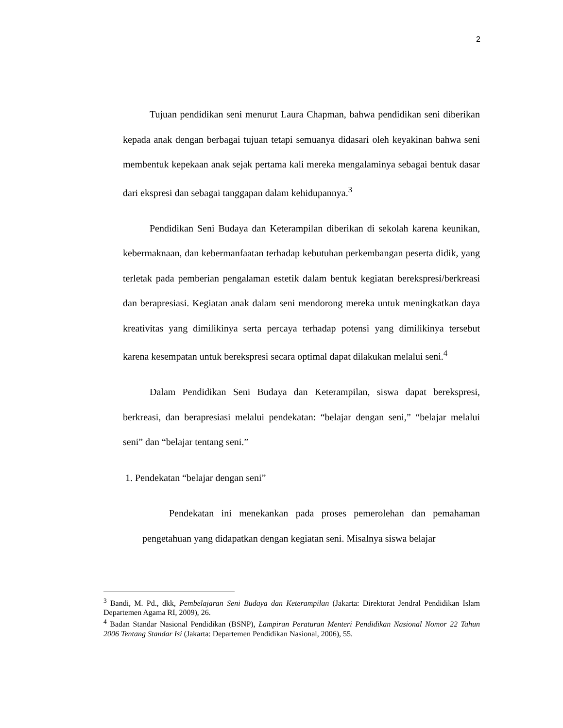2
Tujuan pendidikan seni menurut Laura Chapman, bahwa pendidikan seni diberikan kepada anak dengan berbagai tujuan tetapi semuanya didasari oleh keyakinan bahwa seni membentuk kepekaan anak sejak pertama kali mereka mengalaminya sebagai bentuk dasar dari ekspresi dan sebagai tanggapan dalam kehidupannya.<sup>3</sup>
Pendidikan Seni Budaya dan Keterampilan diberikan di sekolah karena keunikan, kebermaknaan, dan kebermanfaatan terhadap kebutuhan perkembangan peserta didik, yang terletak pada pemberian pengalaman estetik dalam bentuk kegiatan berekspresi/berkreasi dan berapresiasi. Kegiatan anak dalam seni mendorong mereka untuk meningkatkan daya kreativitas yang dimilikinya serta percaya terhadap potensi yang dimilikinya tersebut karena kesempatan untuk berekspresi secara optimal dapat dilakukan melalui seni.<sup>4</sup>
Dalam Pendidikan Seni Budaya dan Keterampilan, siswa dapat berekspresi, berkreasi, dan berapresiasi melalui pendekatan: “belajar dengan seni,” “belajar melalui seni” dan “belajar tentang seni.”
1. Pendekatan “belajar dengan seni”
Pendekatan ini menekankan pada proses pemerolehan dan pemahaman pengetahuan yang didapatkan dengan kegiatan seni. Misalnya siswa belajar
<sup>3</sup> Bandi, M. Pd., dkk, Pembelajaran Seni Budaya dan Keterampilan (Jakarta: Direktorat Jendral Pendidikan Islam Departemen Agama RI, 2009), 26.
<sup>4</sup> Badan Standar Nasional Pendidikan (BSNP), Lampiran Peraturan Menteri Pendidikan Nasional Nomor 22 Tahun 2006 Tentang Standar Isi (Jakarta: Departemen Pendidikan Nasional, 2006), 55.